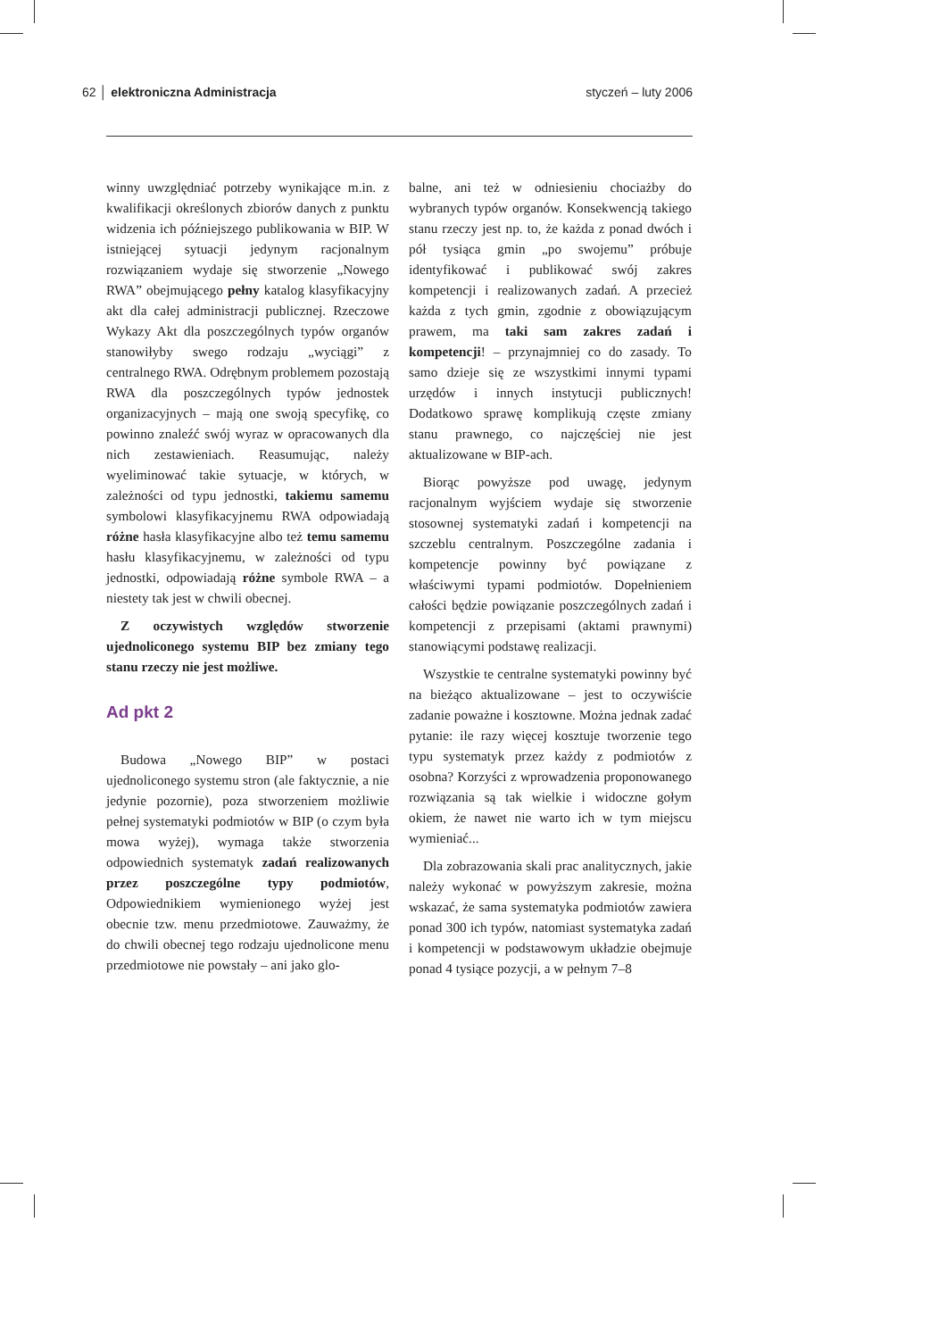62 │ elektroniczna Administracja styczeń – luty 2006
winny uwzględniać potrzeby wynikające m.in. z kwalifikacji określonych zbiorów danych z punktu widzenia ich późniejszego publikowania w BIP. W istniejącej sytuacji jedynym racjonalnym rozwiązaniem wydaje się stworzenie „Nowego RWA” obejmującego pełny katalog klasyfikacyjny akt dla całej administracji publicznej. Rzeczowe Wykazy Akt dla poszczególnych typów organów stanowiłyby swego rodzaju „wyciągi” z centralnego RWA. Odrębnym problemem pozostają RWA dla poszczególnych typów jednostek organizacyjnych – mają one swoją specyfikę, co powinno znaleźć swój wyraz w opracowanych dla nich zestawieniach. Reasumując, należy wyeliminować takie sytuacje, w których, w zależności od typu jednostki, takiemu samemu symbolowi klasyfikacyjnemu RWA odpowiadają różne hasła klasyfikacyjne albo też temu samemu hasłu klasyfikacyjnemu, w zależności od typu jednostki, odpowiadają różne symbole RWA – a niestety tak jest w chwili obecnej.
Z oczywistych względów stworzenie ujednoliconego systemu BIP bez zmiany tego stanu rzeczy nie jest możliwe.
Ad pkt 2
Budowa „Nowego BIP” w postaci ujednoliconego systemu stron (ale faktycznie, a nie jedynie pozornie), poza stworzeniem możliwie pełnej systematyki podmiotów w BIP (o czym była mowa wyżej), wymaga także stworzenia odpowiednich systematyk zadań realizowanych przez poszczególne typy podmiotów, Odpowiednikiem wymienionego wyżej jest obecnie tzw. menu przedmiotowe. Zauważmy, że do chwili obecnej tego rodzaju ujednolicone menu przedmiotowe nie powstały – ani jako glo-
balne, ani też w odniesieniu chociażby do wybranych typów organów. Konsekwencją takiego stanu rzeczy jest np. to, że każda z ponad dwóch i pół tysiąca gmin „po swojemu” próbuje identyfikować i publikować swój zakres kompetencji i realizowanych zadań. A przecież każda z tych gmin, zgodnie z obowiązującym prawem, ma taki sam zakres zadań i kompetencji! – przynajmniej co do zasady. To samo dzieje się ze wszystkimi innymi typami urzędów i innych instytucji publicznych! Dodatkowo sprawę komplikują częste zmiany stanu prawnego, co najczęściej nie jest aktualizowane w BIP-ach.
Biorąc powyższe pod uwagę, jedynym racjonalnym wyjściem wydaje się stworzenie stosownej systematyki zadań i kompetencji na szczeblu centralnym. Poszczególne zadania i kompetencje powinny być powiązane z właściwymi typami podmiotów. Dopełnieniem całości będzie powiązanie poszczególnych zadań i kompetencji z przepisami (aktami prawnymi) stanowiącymi podstawę realizacji.
Wszystkie te centralne systematyki powinny być na bieżąco aktualizowane – jest to oczywiście zadanie poważne i kosztowne. Można jednak zadać pytanie: ile razy więcej kosztuje tworzenie tego typu systematyk przez każdy z podmiotów z osobna? Korzyści z wprowadzenia proponowanego rozwiązania są tak wielkie i widoczne gołym okiem, że nawet nie warto ich w tym miejscu wymieniać...
Dla zobrazowania skali prac analitycznych, jakie należy wykonać w powyższym zakresie, można wskazać, że sama systematyka podmiotów zawiera ponad 300 ich typów, natomiast systematyka zadań i kompetencji w podstawowym układzie obejmuje ponad 4 tysiące pozycji, a w pełnym 7–8